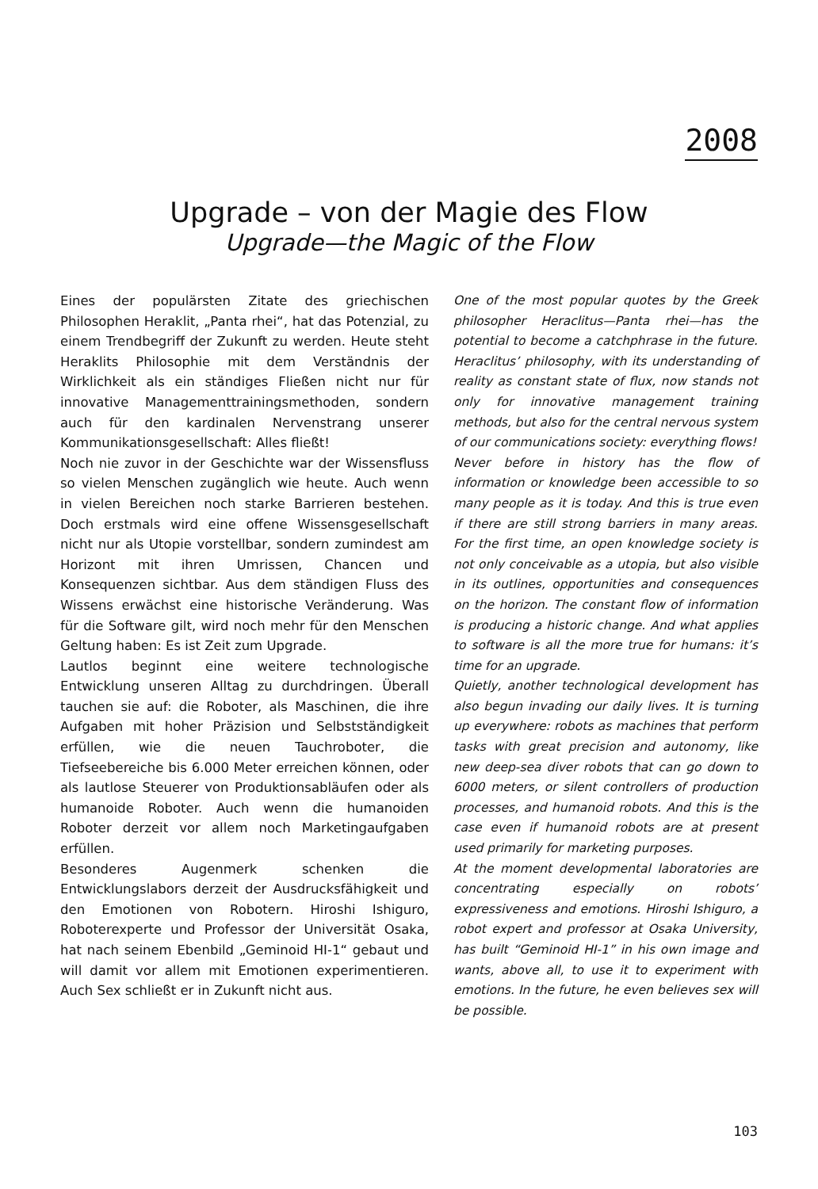2008
Upgrade – von der Magie des Flow
Upgrade—the Magic of the Flow
Eines der populärsten Zitate des griechischen Philosophen Heraklit, „Panta rhei“, hat das Potenzial, zu einem Trendbegriff der Zukunft zu werden. Heute steht Heraklits Philosophie mit dem Verständnis der Wirklichkeit als ein ständiges Fließen nicht nur für innovative Managementtrainingsmethoden, sondern auch für den kardinalen Nervenstrang unserer Kommunikationsgesellschaft: Alles fließt!
Noch nie zuvor in der Geschichte war der Wissensfluss so vielen Menschen zugänglich wie heute. Auch wenn in vielen Bereichen noch starke Barrieren bestehen. Doch erstmals wird eine offene Wissensgesellschaft nicht nur als Utopie vorstellbar, sondern zumindest am Horizont mit ihren Umrissen, Chancen und Konsequenzen sichtbar. Aus dem ständigen Fluss des Wissens erwächst eine historische Veränderung. Was für die Software gilt, wird noch mehr für den Menschen Geltung haben: Es ist Zeit zum Upgrade.
Lautlos beginnt eine weitere technologische Entwicklung unseren Alltag zu durchdringen. Überall tauchen sie auf: die Roboter, als Maschinen, die ihre Aufgaben mit hoher Präzision und Selbstständigkeit erfüllen, wie die neuen Tauchroboter, die Tiefseebereiche bis 6.000 Meter erreichen können, oder als lautlose Steuerer von Produktionsabläufen oder als humanoide Roboter. Auch wenn die humanoiden Roboter derzeit vor allem noch Marketingaufgaben erfüllen.
Besonderes Augenmerk schenken die Entwicklungslabors derzeit der Ausdrucksfähigkeit und den Emotionen von Robotern. Hiroshi Ishiguro, Roboterexperte und Professor der Universität Osaka, hat nach seinem Ebenbild „Geminoid HI-1“ gebaut und will damit vor allem mit Emotionen experimentieren. Auch Sex schließt er in Zukunft nicht aus.
One of the most popular quotes by the Greek philosopher Heraclitus—Panta rhei—has the potential to become a catchphrase in the future. Heraclitus’ philosophy, with its understanding of reality as constant state of flux, now stands not only for innovative management training methods, but also for the central nervous system of our communications society: everything flows!
Never before in history has the flow of information or knowledge been accessible to so many people as it is today. And this is true even if there are still strong barriers in many areas. For the first time, an open knowledge society is not only conceivable as a utopia, but also visible in its outlines, opportunities and consequences on the horizon. The constant flow of information is producing a historic change. And what applies to software is all the more true for humans: it’s time for an upgrade.
Quietly, another technological development has also begun invading our daily lives. It is turning up everywhere: robots as machines that perform tasks with great precision and autonomy, like new deep-sea diver robots that can go down to 6000 meters, or silent controllers of production processes, and humanoid robots. And this is the case even if humanoid robots are at present used primarily for marketing purposes.
At the moment developmental laboratories are concentrating especially on robots’ expressiveness and emotions. Hiroshi Ishiguro, a robot expert and professor at Osaka University, has built “Geminoid HI-1” in his own image and wants, above all, to use it to experiment with emotions. In the future, he even believes sex will be possible.
103